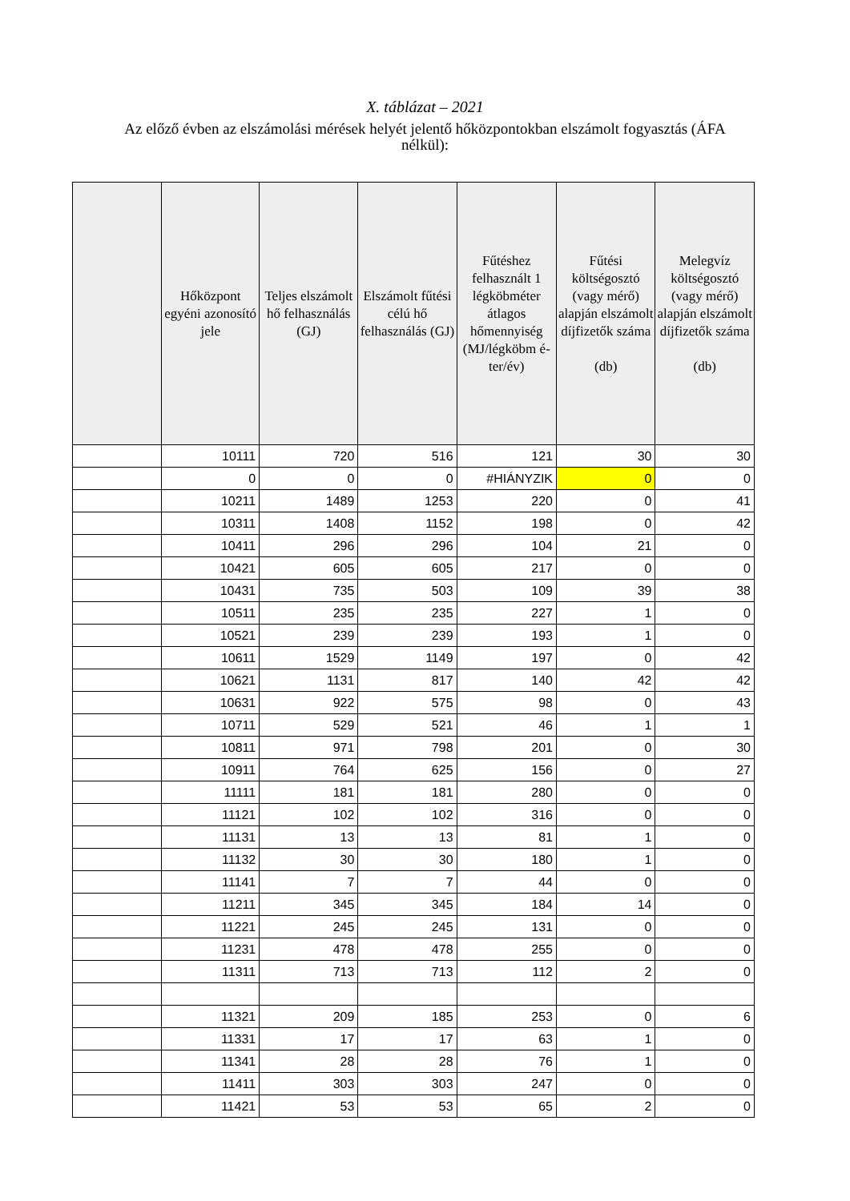X. táblázat – 2021
Az előző évben az elszámolási mérések helyét jelentő hőközpontokban elszámolt fogyasztás (ÁFA nélkül):
| | Hőközpont egyéni azonosító jele | Teljes elszámolt hő felhasználás (GJ) | Elszámolt fűtési célú hő felhasználás (GJ) | Fűtéshez felhasznált 1 légköbméter átlagos hőmennyiség (MJ/légköbm é-ter/év) | Fűtési költségosztó (vagy mérő) alapján elszámolt díjfizetők száma (db) | Melegvíz költségosztó (vagy mérő) alapján elszámolt díjfizetők száma (db) |
| --- | --- | --- | --- | --- | --- | --- |
| | 10111 | 720 | 516 | 121 | 30 | 30 |
| | 0 | 0 | 0 | #HIÁNYZIK | 0 | 0 |
| | 10211 | 1489 | 1253 | 220 | 0 | 41 |
| | 10311 | 1408 | 1152 | 198 | 0 | 42 |
| | 10411 | 296 | 296 | 104 | 21 | 0 |
| | 10421 | 605 | 605 | 217 | 0 | 0 |
| | 10431 | 735 | 503 | 109 | 39 | 38 |
| | 10511 | 235 | 235 | 227 | 1 | 0 |
| | 10521 | 239 | 239 | 193 | 1 | 0 |
| | 10611 | 1529 | 1149 | 197 | 0 | 42 |
| | 10621 | 1131 | 817 | 140 | 42 | 42 |
| | 10631 | 922 | 575 | 98 | 0 | 43 |
| | 10711 | 529 | 521 | 46 | 1 | 1 |
| | 10811 | 971 | 798 | 201 | 0 | 30 |
| | 10911 | 764 | 625 | 156 | 0 | 27 |
| | 11111 | 181 | 181 | 280 | 0 | 0 |
| | 11121 | 102 | 102 | 316 | 0 | 0 |
| | 11131 | 13 | 13 | 81 | 1 | 0 |
| | 11132 | 30 | 30 | 180 | 1 | 0 |
| | 11141 | 7 | 7 | 44 | 0 | 0 |
| | 11211 | 345 | 345 | 184 | 14 | 0 |
| | 11221 | 245 | 245 | 131 | 0 | 0 |
| | 11231 | 478 | 478 | 255 | 0 | 0 |
| | 11311 | 713 | 713 | 112 | 2 | 0 |
| | 11321 | 209 | 185 | 253 | 0 | 6 |
| | 11331 | 17 | 17 | 63 | 1 | 0 |
| | 11341 | 28 | 28 | 76 | 1 | 0 |
| | 11411 | 303 | 303 | 247 | 0 | 0 |
| | 11421 | 53 | 53 | 65 | 2 | 0 |